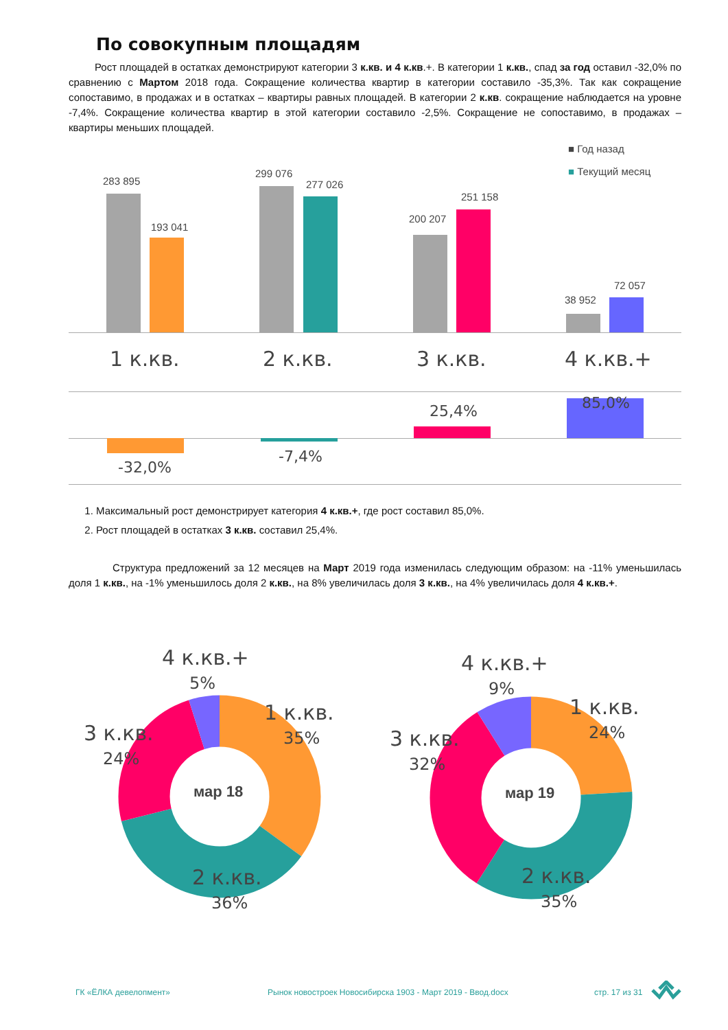По совокупным площадям
Рост площадей в остатках демонстрируют категории 3 к.кв. и 4 к.кв.+. В категории 1 к.кв., спад за год оставил -32,0% по сравнению с Мартом 2018 года. Сокращение количества квартир в категории составило -35,3%. Так как сокращение сопоставимо, в продажах и в остатках – квартиры равных площадей. В категории 2 к.кв. сокращение наблюдается на уровне -7,4%. Сокращение количества квартир в этой категории составило -2,5%. Сокращение не сопоставимо, в продажах – квартиры меньших площадей.
■ Год назад
■ Текущий месяц
283 895
193 041
299 076
277 026
200 207
251 158
38 952
72 057
1 к.кв. 2 к.кв. 3 к.кв. 4 к.кв.+
-32,0%
-7,4%
25,4% 85,0%
1. Максимальный рост демонстрирует категория 4 к.кв.+, где рост составил 85,0%.
2. Рост площадей в остатках 3 к.кв. составил 25,4%.
Структура предложений за 12 месяцев на Март 2019 года изменилась следующим образом: на -11% уменьшилась доля 1 к.кв., на -1% уменьшилось доля 2 к.кв., на 8% увеличилась доля 3 к.кв., на 4% увеличилась доля 4 к.кв.+.
мар 18 мар 19
4 к.кв.+
5%
1 к.кв.
35%
3 к.кв.
24%
2 к.кв.
36%
4 к.кв.+
9%
1 к.кв.
24%
3 к.кв.
32%
2 к.кв.
35%
ГК «ЁЛКА девелопмент»
Рынок новостроек Новосибирска 1903 - Март 2019 - Ввод.docx
стр. 17 из 31